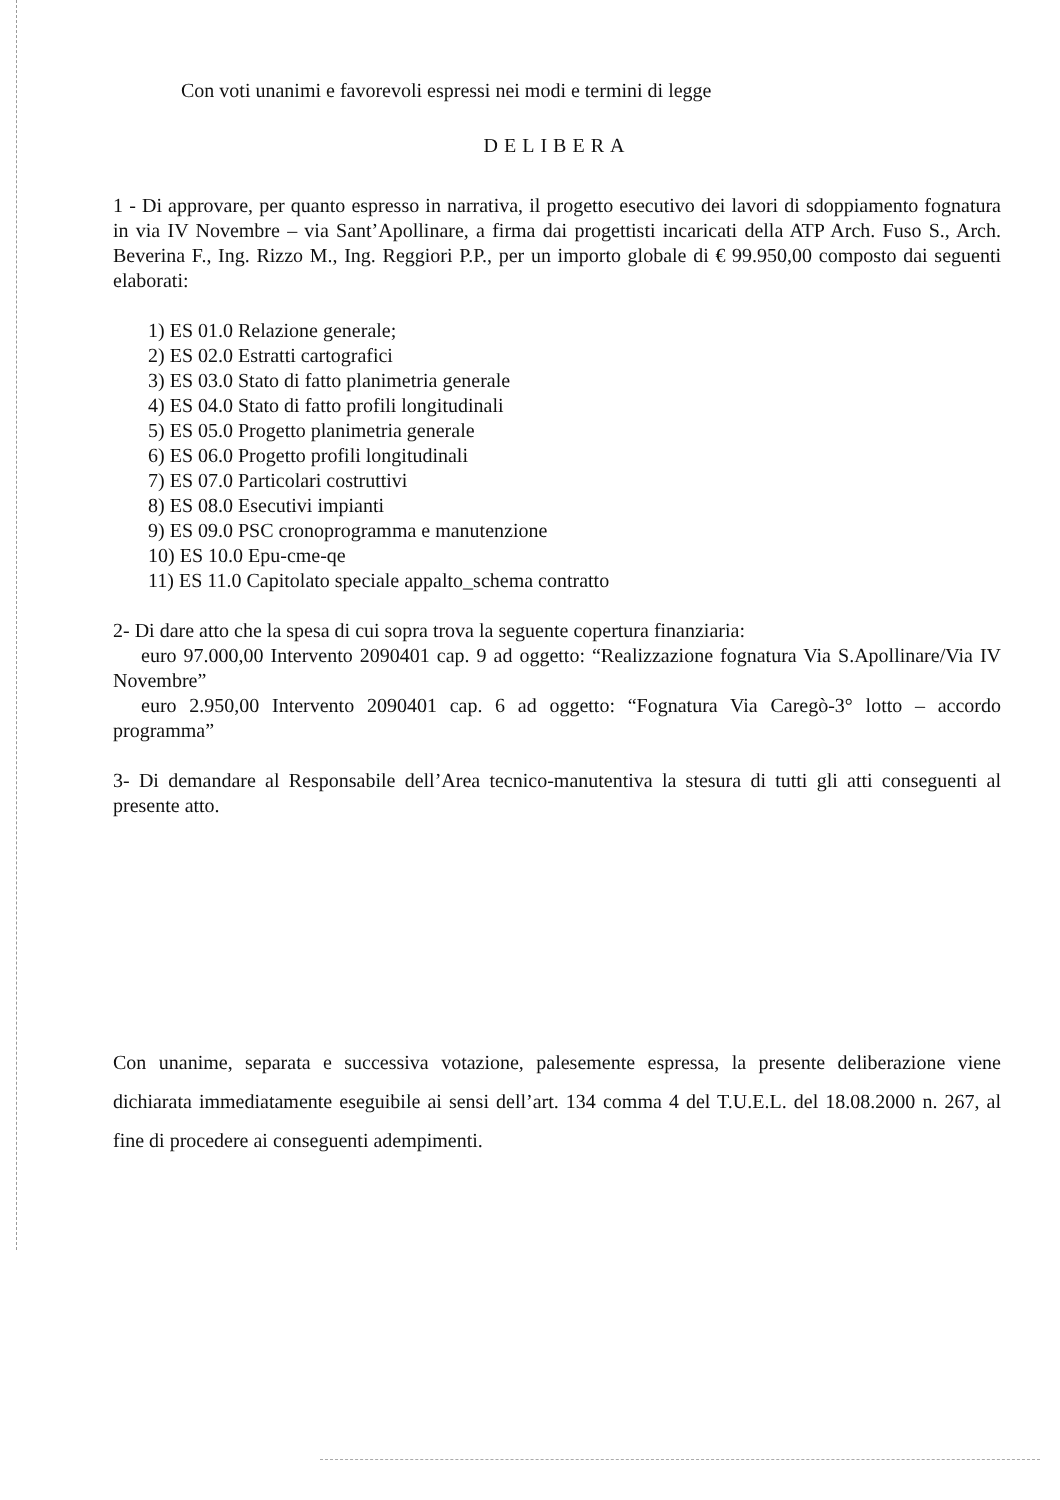Con voti unanimi e favorevoli espressi nei modi e termini di legge
DELIBERA
1 - Di approvare, per quanto espresso in narrativa, il progetto esecutivo dei lavori di sdoppiamento fognatura in via IV Novembre – via Sant’Apollinare, a firma dai progettisti incaricati della ATP Arch. Fuso S., Arch. Beverina F., Ing. Rizzo M., Ing. Reggiori P.P., per un importo globale di € 99.950,00 composto dai seguenti elaborati:
1) ES 01.0 Relazione generale;
2) ES 02.0 Estratti cartografici
3) ES 03.0 Stato di fatto planimetria generale
4) ES 04.0 Stato di fatto profili longitudinali
5) ES 05.0 Progetto planimetria generale
6) ES 06.0 Progetto profili longitudinali
7) ES 07.0 Particolari costruttivi
8) ES 08.0 Esecutivi impianti
9) ES 09.0 PSC cronoprogramma e manutenzione
10) ES 10.0 Epu-cme-qe
11) ES 11.0 Capitolato speciale appalto_schema contratto
2- Di dare atto che la spesa di cui sopra trova la seguente copertura finanziaria:
euro 97.000,00 Intervento 2090401 cap. 9 ad oggetto: “Realizzazione fognatura Via S.Apollinare/Via IV Novembre”
euro 2.950,00 Intervento 2090401 cap. 6 ad oggetto: “Fognatura Via Caregò-3° lotto – accordo programma”
3- Di demandare al Responsabile dell’Area tecnico-manutentiva la stesura di tutti gli atti conseguenti al presente atto.
Con unanime, separata e successiva votazione, palesemente espressa, la presente deliberazione viene dichiarata immediatamente eseguibile ai sensi dell’art. 134 comma 4 del T.U.E.L. del 18.08.2000 n. 267, al fine di procedere ai conseguenti adempimenti.